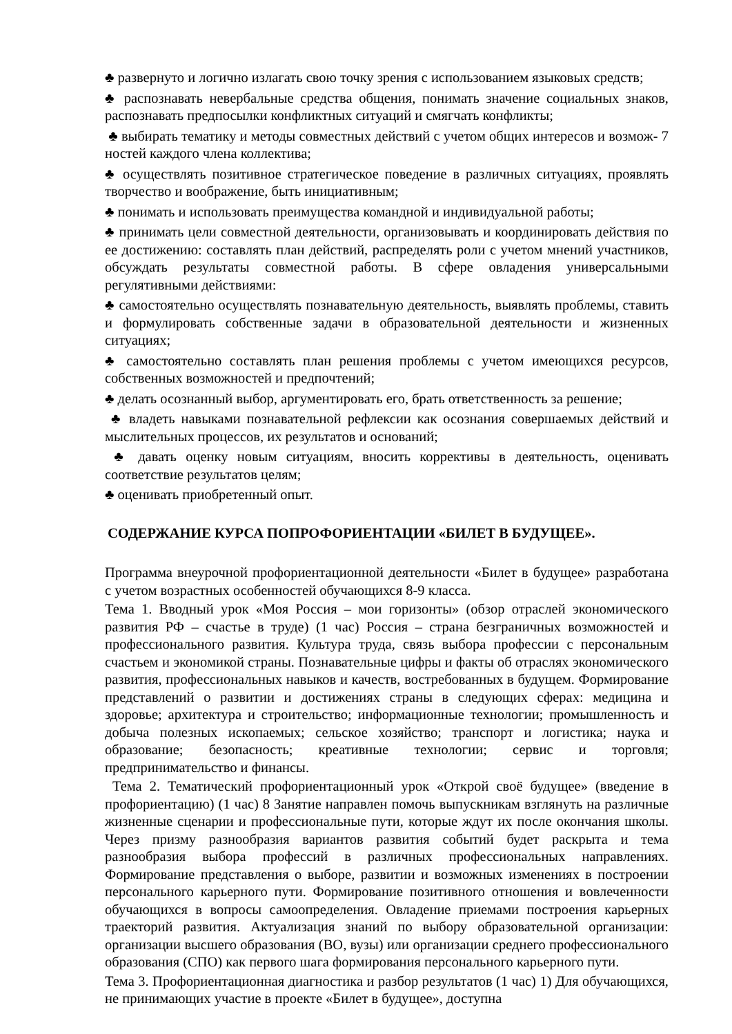♣ развернуто и логично излагать свою точку зрения с использованием языковых средств;
♣ распознавать невербальные средства общения, понимать значение социальных знаков, распознавать предпосылки конфликтных ситуаций и смягчать конфликты;
♣ выбирать тематику и методы совместных действий с учетом общих интересов и возмож- 7 ностей каждого члена коллектива;
♣ осуществлять позитивное стратегическое поведение в различных ситуациях, проявлять творчество и воображение, быть инициативным;
♣ понимать и использовать преимущества командной и индивидуальной работы;
♣ принимать цели совместной деятельности, организовывать и координировать действия по ее достижению: составлять план действий, распределять роли с учетом мнений участников, обсуждать результаты совместной работы. В сфере овладения универсальными регулятивными действиями:
♣ самостоятельно осуществлять познавательную деятельность, выявлять проблемы, ставить и формулировать собственные задачи в образовательной деятельности и жизненных ситуациях;
♣ самостоятельно составлять план решения проблемы с учетом имеющихся ресурсов, собственных возможностей и предпочтений;
♣ делать осознанный выбор, аргументировать его, брать ответственность за решение;
♣ владеть навыками познавательной рефлексии как осознания совершаемых действий и мыслительных процессов, их результатов и оснований;
♣ давать оценку новым ситуациям, вносить коррективы в деятельность, оценивать соответствие результатов целям;
♣ оценивать приобретенный опыт.
СОДЕРЖАНИЕ КУРСА ПОПРОФОРИЕНТАЦИИ «БИЛЕТ В БУДУЩЕЕ».
Программа внеурочной профориентационной деятельности «Билет в будущее» разработана с учетом возрастных особенностей обучающихся 8-9 класса.
Тема 1. Вводный урок «Моя Россия – мои горизонты» (обзор отраслей экономического развития РФ – счастье в труде) (1 час) Россия – страна безграничных возможностей и профессионального развития. Культура труда, связь выбора профессии с персональным счастьем и экономикой страны. Познавательные цифры и факты об отраслях экономического развития, профессиональных навыков и качеств, востребованных в будущем. Формирование представлений о развитии и достижениях страны в следующих сферах: медицина и здоровье; архитектура и строительство; информационные технологии; промышленность и добыча полезных ископаемых; сельское хозяйство; транспорт и логистика; наука и образование; безопасность; креативные технологии; сервис и торговля; предпринимательство и финансы.
Тема 2. Тематический профориентационный урок «Открой своё будущее» (введение в профориентацию) (1 час) 8 Занятие направлен помочь выпускникам взглянуть на различные жизненные сценарии и профессиональные пути, которые ждут их после окончания школы. Через призму разнообразия вариантов развития событий будет раскрыта и тема разнообразия выбора профессий в различных профессиональных направлениях. Формирование представления о выборе, развитии и возможных изменениях в построении персонального карьерного пути. Формирование позитивного отношения и вовлеченности обучающихся в вопросы самоопределения. Овладение приемами построения карьерных траекторий развития. Актуализация знаний по выбору образовательной организации: организации высшего образования (ВО, вузы) или организации среднего профессионального образования (СПО) как первого шага формирования персонального карьерного пути.
Тема 3. Профориентационная диагностика и разбор результатов (1 час) 1) Для обучающихся, не принимающих участие в проекте «Билет в будущее», доступна